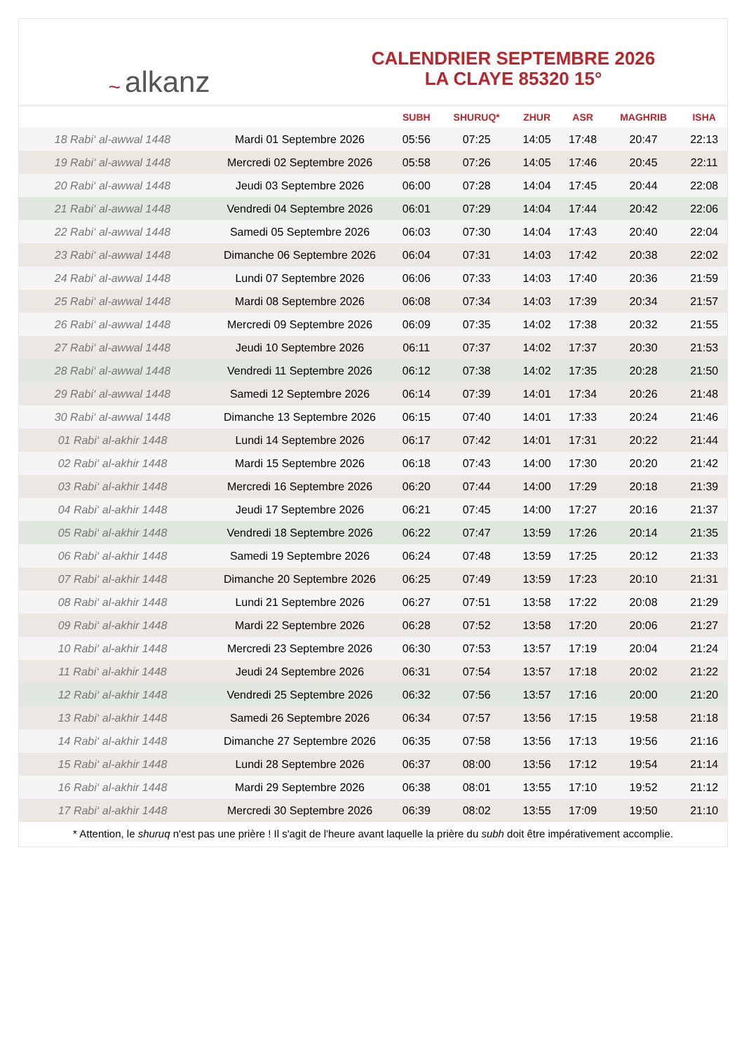~ alkanz
CALENDRIER SEPTEMBRE 2026
LA CLAYE 85320 15°
| | | SUBH | SHURUQ* | ZHUR | ASR | MAGHRIB | ISHA |
| --- | --- | --- | --- | --- | --- | --- | --- |
| 18 Rabi‘ al-awwal 1448 | Mardi 01 Septembre 2026 | 05:56 | 07:25 | 14:05 | 17:48 | 20:47 | 22:13 |
| 19 Rabi‘ al-awwal 1448 | Mercredi 02 Septembre 2026 | 05:58 | 07:26 | 14:05 | 17:46 | 20:45 | 22:11 |
| 20 Rabi‘ al-awwal 1448 | Jeudi 03 Septembre 2026 | 06:00 | 07:28 | 14:04 | 17:45 | 20:44 | 22:08 |
| 21 Rabi‘ al-awwal 1448 | Vendredi 04 Septembre 2026 | 06:01 | 07:29 | 14:04 | 17:44 | 20:42 | 22:06 |
| 22 Rabi‘ al-awwal 1448 | Samedi 05 Septembre 2026 | 06:03 | 07:30 | 14:04 | 17:43 | 20:40 | 22:04 |
| 23 Rabi‘ al-awwal 1448 | Dimanche 06 Septembre 2026 | 06:04 | 07:31 | 14:03 | 17:42 | 20:38 | 22:02 |
| 24 Rabi‘ al-awwal 1448 | Lundi 07 Septembre 2026 | 06:06 | 07:33 | 14:03 | 17:40 | 20:36 | 21:59 |
| 25 Rabi‘ al-awwal 1448 | Mardi 08 Septembre 2026 | 06:08 | 07:34 | 14:03 | 17:39 | 20:34 | 21:57 |
| 26 Rabi‘ al-awwal 1448 | Mercredi 09 Septembre 2026 | 06:09 | 07:35 | 14:02 | 17:38 | 20:32 | 21:55 |
| 27 Rabi‘ al-awwal 1448 | Jeudi 10 Septembre 2026 | 06:11 | 07:37 | 14:02 | 17:37 | 20:30 | 21:53 |
| 28 Rabi‘ al-awwal 1448 | Vendredi 11 Septembre 2026 | 06:12 | 07:38 | 14:02 | 17:35 | 20:28 | 21:50 |
| 29 Rabi‘ al-awwal 1448 | Samedi 12 Septembre 2026 | 06:14 | 07:39 | 14:01 | 17:34 | 20:26 | 21:48 |
| 30 Rabi‘ al-awwal 1448 | Dimanche 13 Septembre 2026 | 06:15 | 07:40 | 14:01 | 17:33 | 20:24 | 21:46 |
| 01 Rabi‘ al-akhir 1448 | Lundi 14 Septembre 2026 | 06:17 | 07:42 | 14:01 | 17:31 | 20:22 | 21:44 |
| 02 Rabi‘ al-akhir 1448 | Mardi 15 Septembre 2026 | 06:18 | 07:43 | 14:00 | 17:30 | 20:20 | 21:42 |
| 03 Rabi‘ al-akhir 1448 | Mercredi 16 Septembre 2026 | 06:20 | 07:44 | 14:00 | 17:29 | 20:18 | 21:39 |
| 04 Rabi‘ al-akhir 1448 | Jeudi 17 Septembre 2026 | 06:21 | 07:45 | 14:00 | 17:27 | 20:16 | 21:37 |
| 05 Rabi‘ al-akhir 1448 | Vendredi 18 Septembre 2026 | 06:22 | 07:47 | 13:59 | 17:26 | 20:14 | 21:35 |
| 06 Rabi‘ al-akhir 1448 | Samedi 19 Septembre 2026 | 06:24 | 07:48 | 13:59 | 17:25 | 20:12 | 21:33 |
| 07 Rabi‘ al-akhir 1448 | Dimanche 20 Septembre 2026 | 06:25 | 07:49 | 13:59 | 17:23 | 20:10 | 21:31 |
| 08 Rabi‘ al-akhir 1448 | Lundi 21 Septembre 2026 | 06:27 | 07:51 | 13:58 | 17:22 | 20:08 | 21:29 |
| 09 Rabi‘ al-akhir 1448 | Mardi 22 Septembre 2026 | 06:28 | 07:52 | 13:58 | 17:20 | 20:06 | 21:27 |
| 10 Rabi‘ al-akhir 1448 | Mercredi 23 Septembre 2026 | 06:30 | 07:53 | 13:57 | 17:19 | 20:04 | 21:24 |
| 11 Rabi‘ al-akhir 1448 | Jeudi 24 Septembre 2026 | 06:31 | 07:54 | 13:57 | 17:18 | 20:02 | 21:22 |
| 12 Rabi‘ al-akhir 1448 | Vendredi 25 Septembre 2026 | 06:32 | 07:56 | 13:57 | 17:16 | 20:00 | 21:20 |
| 13 Rabi‘ al-akhir 1448 | Samedi 26 Septembre 2026 | 06:34 | 07:57 | 13:56 | 17:15 | 19:58 | 21:18 |
| 14 Rabi‘ al-akhir 1448 | Dimanche 27 Septembre 2026 | 06:35 | 07:58 | 13:56 | 17:13 | 19:56 | 21:16 |
| 15 Rabi‘ al-akhir 1448 | Lundi 28 Septembre 2026 | 06:37 | 08:00 | 13:56 | 17:12 | 19:54 | 21:14 |
| 16 Rabi‘ al-akhir 1448 | Mardi 29 Septembre 2026 | 06:38 | 08:01 | 13:55 | 17:10 | 19:52 | 21:12 |
| 17 Rabi‘ al-akhir 1448 | Mercredi 30 Septembre 2026 | 06:39 | 08:02 | 13:55 | 17:09 | 19:50 | 21:10 |
* Attention, le shuruq n'est pas une prière ! Il s'agit de l'heure avant laquelle la prière du subh doit être impérativement accomplie.